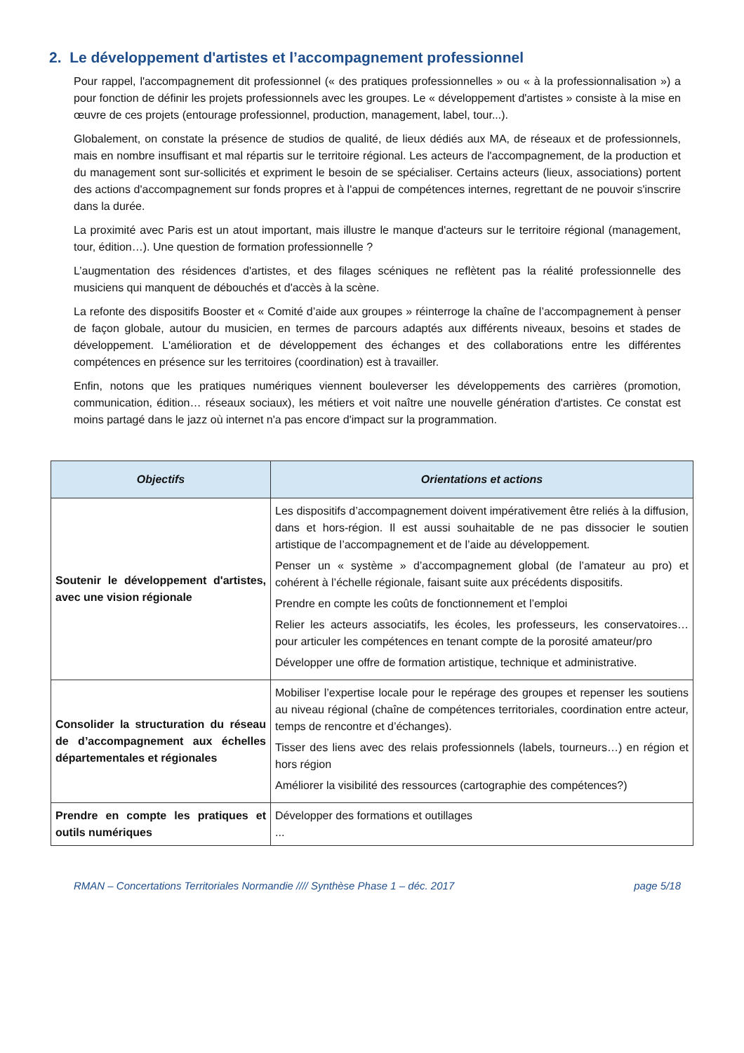2. Le développement d'artistes et l’accompagnement professionnel
Pour rappel, l'accompagnement dit professionnel (« des pratiques professionnelles » ou « à la professionnalisation ») a pour fonction de définir les projets professionnels avec les groupes. Le « développement d'artistes » consiste à la mise en œuvre de ces projets (entourage professionnel, production, management, label, tour...).
Globalement, on constate la présence de studios de qualité, de lieux dédiés aux MA, de réseaux et de professionnels, mais en nombre insuffisant et mal répartis sur le territoire régional. Les acteurs de l'accompagnement, de la production et du management sont sur-sollicités et expriment le besoin de se spécialiser. Certains acteurs (lieux, associations) portent des actions d'accompagnement sur fonds propres et à l'appui de compétences internes, regrettant de ne pouvoir s'inscrire dans la durée.
La proximité avec Paris est un atout important, mais illustre le manque d'acteurs sur le territoire régional (management, tour, édition…). Une question de formation professionnelle ?
L’augmentation des résidences d'artistes, et des filages scéniques ne reflètent pas la réalité professionnelle des musiciens qui manquent de débouchés et d'accès à la scène.
La refonte des dispositifs Booster et « Comité d’aide aux groupes » réinterroge la chaîne de l’accompagnement à penser de façon globale, autour du musicien, en termes de parcours adaptés aux différents niveaux, besoins et stades de développement. L'amélioration et de développement des échanges et des collaborations entre les différentes compétences en présence sur les territoires (coordination) est à travailler.
Enfin, notons que les pratiques numériques viennent bouleverser les développements des carrières (promotion, communication, édition… réseaux sociaux), les métiers et voit naître une nouvelle génération d'artistes. Ce constat est moins partagé dans le jazz où internet n'a pas encore d'impact sur la programmation.
| Objectifs | Orientations et actions |
| --- | --- |
| Soutenir le développement d'artistes, avec une vision régionale | Les dispositifs d’accompagnement doivent impérativement être reliés à la diffusion, dans et hors-région. Il est aussi souhaitable de ne pas dissocier le soutien artistique de l’accompagnement et de l’aide au développement. Penser un « système » d’accompagnement global (de l’amateur au pro) et cohérent à l’échelle régionale, faisant suite aux précédents dispositifs. Prendre en compte les coûts de fonctionnement et l’emploi Relier les acteurs associatifs, les écoles, les professeurs, les conservatoires… pour articuler les compétences en tenant compte de la porosité amateur/pro Développer une offre de formation artistique, technique et administrative. |
| Consolider la structuration du réseau de d’accompagnement aux échelles départementales et régionales | Mobiliser l’expertise locale pour le repérage des groupes et repenser les soutiens au niveau régional (chaîne de compétences territoriales, coordination entre acteur, temps de rencontre et d’échanges). Tisser des liens avec des relais professionnels (labels, tourneurs…) en région et hors région Améliorer la visibilité des ressources (cartographie des compétences?) |
| Prendre en compte les pratiques et outils numériques | Développer des formations et outillages ... |
RMAN – Concertations Territoriales Normandie //// Synthèse Phase 1 – déc. 2017 page 5/18